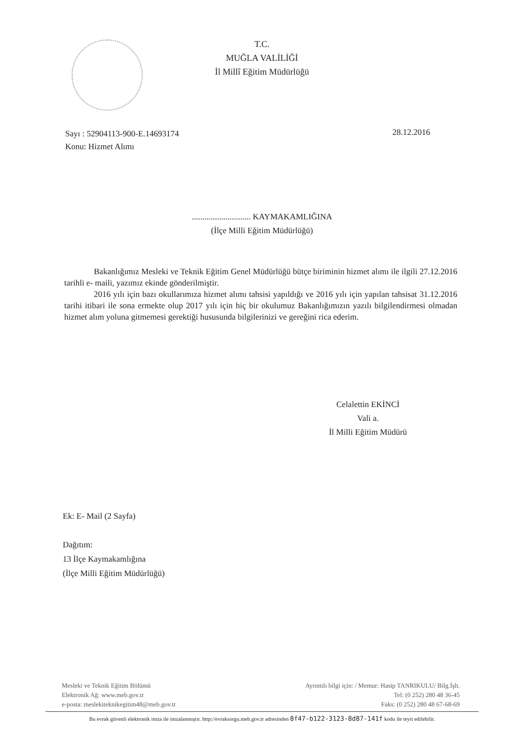T.C.
MUĞLA VALİLİĞİ
İl Millî Eğitim Müdürlüğü
Sayı : 52904113-900-E.14693174
Konu: Hizmet Alımı
28.12.2016
............................ KAYMAKAMLIĞINA
(İlçe Milli Eğitim Müdürlüğü)
Bakanlığımız Mesleki ve Teknik Eğitim Genel Müdürlüğü bütçe biriminin hizmet alımı ile ilgili 27.12.2016 tarihli e- maili, yazımız ekinde gönderilmiştir.
2016 yılı için bazı okullarımıza hizmet alımı tahsisi yapıldığı ve 2016 yılı için yapılan tahsisat 31.12.2016 tarihi itibari ile sona ermekte olup 2017 yılı için hiç bir okulumuz Bakanlığımızın yazılı bilgilendirmesi olmadan hizmet alım yoluna gitmemesi gerektiği hususunda bilgilerinizi ve gereğini rica ederim.
Celalettin EKİNCİ
Vali a.
İl Milli Eğitim Müdürü
Ek: E- Mail (2 Sayfa)
Dağıtım:
13 İlçe Kaymakamlığına
(İlçe Milli Eğitim Müdürlüğü)
Mesleki ve Teknik Eğitim Bölümü
Elektronik Ağ: www.meb.gov.tr
e-posta: meslekiteknikegitim48@meb.gov.tr
Ayrıntılı bilgi için: / Memur: Hasip TANRIKULU/ Bilg.İşlt.
Tel: (0 252) 280 48 36-45
Faks: (0 252) 280 48 67-68-69
Bu evrak güvenli elektronik imza ile imzalanmıştır. http://evraksorgu.meb.gov.tr adresinden 8f47-b122-3123-8d87-141f kodu ile teyit edilebilir.